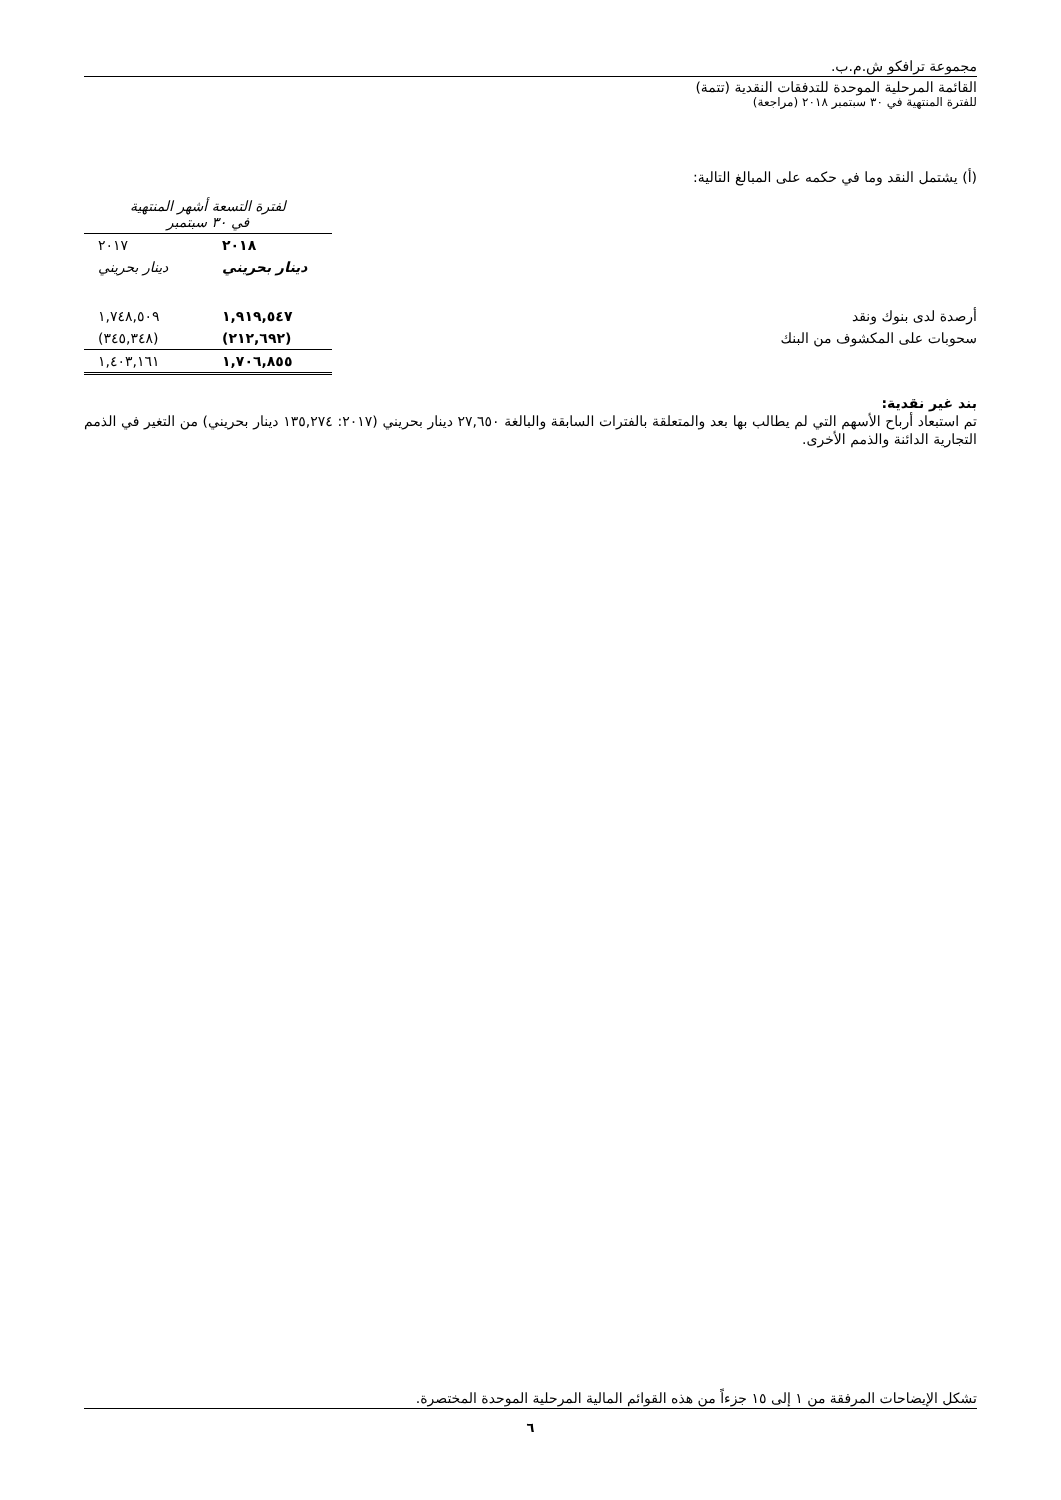مجموعة ترافكو ش.م.ب.
القائمة المرحلية الموحدة للتدفقات النقدية (تتمة)
للفترة المنتهية في ٣٠ سبتمبر ٢٠١٨ (مراجعة)
(أ) يشتمل النقد وما في حكمه على المبالغ التالية:
| | لفترة التسعة أشهر المنتهية في ٣٠ سبتمبر | |
| | ٢٠١٨ | ٢٠١٧ |
| | دينار بحريني | دينار بحريني |
| أرصدة لدى بنوك ونقد | ١,٩١٩,٥٤٧ | ١,٧٤٨,٥٠٩ |
| سحوبات على المكشوف من البنك | (٢١٢,٦٩٢) | (٣٤٥,٣٤٨) |
| | ١,٧٠٦,٨٥٥ | ١,٤٠٣,١٦١ |
بند غير نقدية:
تم استبعاد أرباح الأسهم التي لم يطالب بها بعد والمتعلقة بالفترات السابقة والبالغة ٢٧,٦٥٠ دينار بحريني (٢٠١٧: ١٣٥,٢٧٤ دينار بحريني) من التغير في الذمم التجارية الدائنة والذمم الأخرى.
تشكل الإيضاحات المرفقة من ١ إلى ١٥ جزءاً من هذه القوائم المالية المرحلية الموحدة المختصرة.
٦